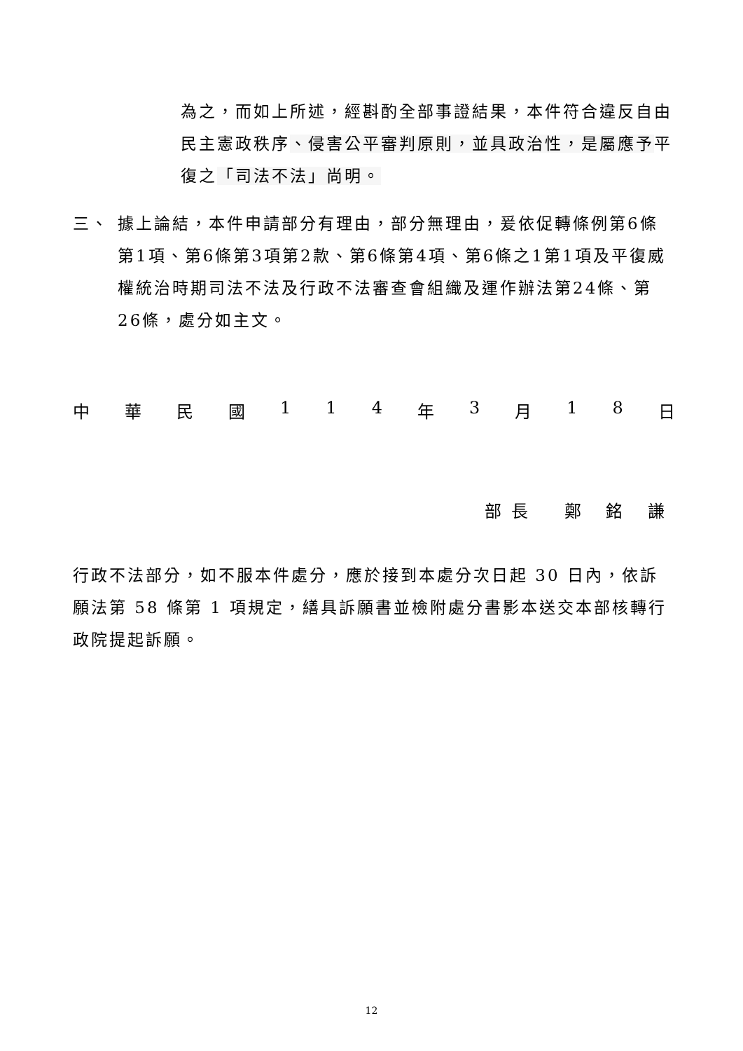為之，而如上所述，經斟酌全部事證結果，本件符合違反自由民主憲政秩序、侵害公平審判原則，並具政治性，是 屬應予平復之「司法不法」尚明。
三、 據上論結，本件申請部分有理由，部分無理由，爰依促轉條例第6條第1項、第6條第3項第2款、第6條第4項、第6條之1第1項及平復威權統治時期司法不法及行政不法審查會組織及運作辦法第24條、第26條，處分如主文。
中 華 民 國 1 1 4 年 3 月 1 8 日
部長　鄭 銘 謙
行政不法部分，如不服本件處分，應於接到本處分次日起 30 日內，依訴願法第 58 條第 1 項規定，繕具訴願書並檢附處分書影本送交本部核轉行政院提起訴願。
12